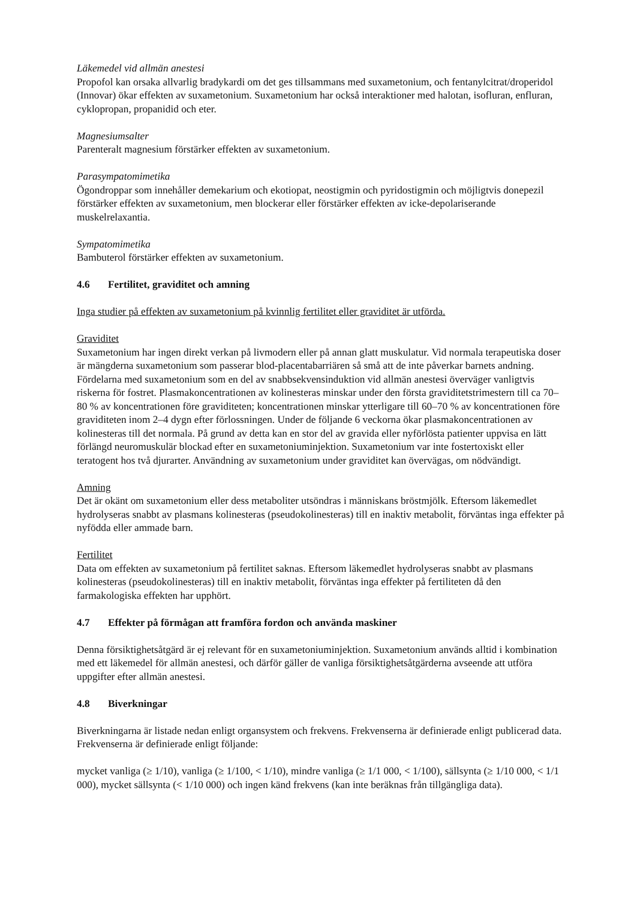Läkemedel vid allmän anestesi
Propofol kan orsaka allvarlig bradykardi om det ges tillsammans med suxametonium, och fentanylcitrat/droperidol (Innovar) ökar effekten av suxametonium. Suxametonium har också interaktioner med halotan, isofluran, enfluran, cyklopropan, propanidid och eter.
Magnesiumsalter
Parenteralt magnesium förstärker effekten av suxametonium.
Parasympatomimetika
Ögondroppar som innehåller demekarium och ekotiopat, neostigmin och pyridostigmin och möjligtvis donepezil förstärker effekten av suxametonium, men blockerar eller förstärker effekten av icke-depolariserande muskelrelaxantia.
Sympatomimetika
Bambuterol förstärker effekten av suxametonium.
4.6 Fertilitet, graviditet och amning
Inga studier på effekten av suxametonium på kvinnlig fertilitet eller graviditet är utförda.
Graviditet
Suxametonium har ingen direkt verkan på livmodern eller på annan glatt muskulatur. Vid normala terapeutiska doser är mängderna suxametonium som passerar blod-placentabarriären så små att de inte påverkar barnets andning. Fördelarna med suxametonium som en del av snabbsekvensinduktion vid allmän anestesi överväger vanligtvis riskerna för fostret. Plasmakoncentrationen av kolinesteras minskar under den första graviditetstrimestern till ca 70–80 % av koncentrationen före graviditeten; koncentrationen minskar ytterligare till 60–70 % av koncentrationen före graviditeten inom 2–4 dygn efter förlossningen. Under de följande 6 veckorna ökar plasmakoncentrationen av kolinesteras till det normala. På grund av detta kan en stor del av gravida eller nyförlösta patienter uppvisa en lätt förlängd neuromuskulär blockad efter en suxametoniuminjektion. Suxametonium var inte fostertoxiskt eller teratogent hos två djurarter. Användning av suxametonium under graviditet kan övervägas, om nödvändigt.
Amning
Det är okänt om suxametonium eller dess metaboliter utsöndras i människans bröstmjölk. Eftersom läkemedlet hydrolyseras snabbt av plasmans kolinesteras (pseudokolinesteras) till en inaktiv metabolit, förväntas inga effekter på nyfödda eller ammade barn.
Fertilitet
Data om effekten av suxametonium på fertilitet saknas. Eftersom läkemedlet hydrolyseras snabbt av plasmans kolinesteras (pseudokolinesteras) till en inaktiv metabolit, förväntas inga effekter på fertiliteten då den farmakologiska effekten har upphört.
4.7 Effekter på förmågan att framföra fordon och använda maskiner
Denna försiktighetsåtgärd är ej relevant för en suxametoniuminjektion. Suxametonium används alltid i kombination med ett läkemedel för allmän anestesi, och därför gäller de vanliga försiktighetsåtgärderna avseende att utföra uppgifter efter allmän anestesi.
4.8 Biverkningar
Biverkningarna är listade nedan enligt organsystem och frekvens. Frekvenserna är definierade enligt publicerad data. Frekvenserna är definierade enligt följande:
mycket vanliga (≥ 1/10), vanliga (≥ 1/100, < 1/10), mindre vanliga (≥ 1/1 000, < 1/100), sällsynta (≥ 1/10 000, < 1/1 000), mycket sällsynta (< 1/10 000) och ingen känd frekvens (kan inte beräknas från tillgängliga data).